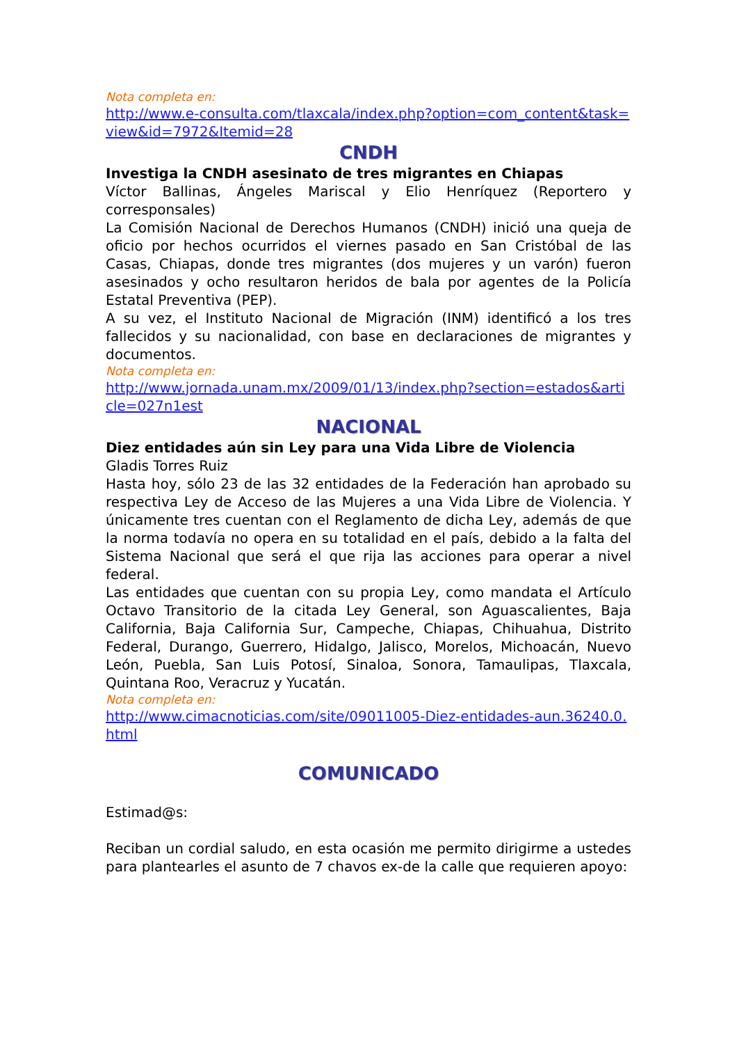Nota completa en:
http://www.e-consulta.com/tlaxcala/index.php?option=com_content&task=view&id=7972&Itemid=28
CNDH
Investiga la CNDH asesinato de tres migrantes en Chiapas
Víctor Ballinas, Ángeles Mariscal y Elio Henríquez (Reportero y corresponsales)
La Comisión Nacional de Derechos Humanos (CNDH) inició una queja de oficio por hechos ocurridos el viernes pasado en San Cristóbal de las Casas, Chiapas, donde tres migrantes (dos mujeres y un varón) fueron asesinados y ocho resultaron heridos de bala por agentes de la Policía Estatal Preventiva (PEP).
A su vez, el Instituto Nacional de Migración (INM) identificó a los tres fallecidos y su nacionalidad, con base en declaraciones de migrantes y documentos.
Nota completa en:
http://www.jornada.unam.mx/2009/01/13/index.php?section=estados&article=027n1est
NACIONAL
Diez entidades aún sin Ley para una Vida Libre de Violencia
Gladis Torres Ruiz
Hasta hoy, sólo 23 de las 32 entidades de la Federación han aprobado su respectiva Ley de Acceso de las Mujeres a una Vida Libre de Violencia. Y únicamente tres cuentan con el Reglamento de dicha Ley, además de que la norma todavía no opera en su totalidad en el país, debido a la falta del Sistema Nacional que será el que rija las acciones para operar a nivel federal.
Las entidades que cuentan con su propia Ley, como mandata el Artículo Octavo Transitorio de la citada Ley General, son Aguascalientes, Baja California, Baja California Sur, Campeche, Chiapas, Chihuahua, Distrito Federal, Durango, Guerrero, Hidalgo, Jalisco, Morelos, Michoacán, Nuevo León, Puebla, San Luis Potosí, Sinaloa, Sonora, Tamaulipas, Tlaxcala, Quintana Roo, Veracruz y Yucatán.
Nota completa en:
http://www.cimacnoticias.com/site/09011005-Diez-entidades-aun.36240.0.html
COMUNICADO
Estimad@s:
Reciban un cordial saludo, en esta ocasión me permito dirigirme a ustedes para plantearles el asunto de 7 chavos ex-de la calle que requieren apoyo: